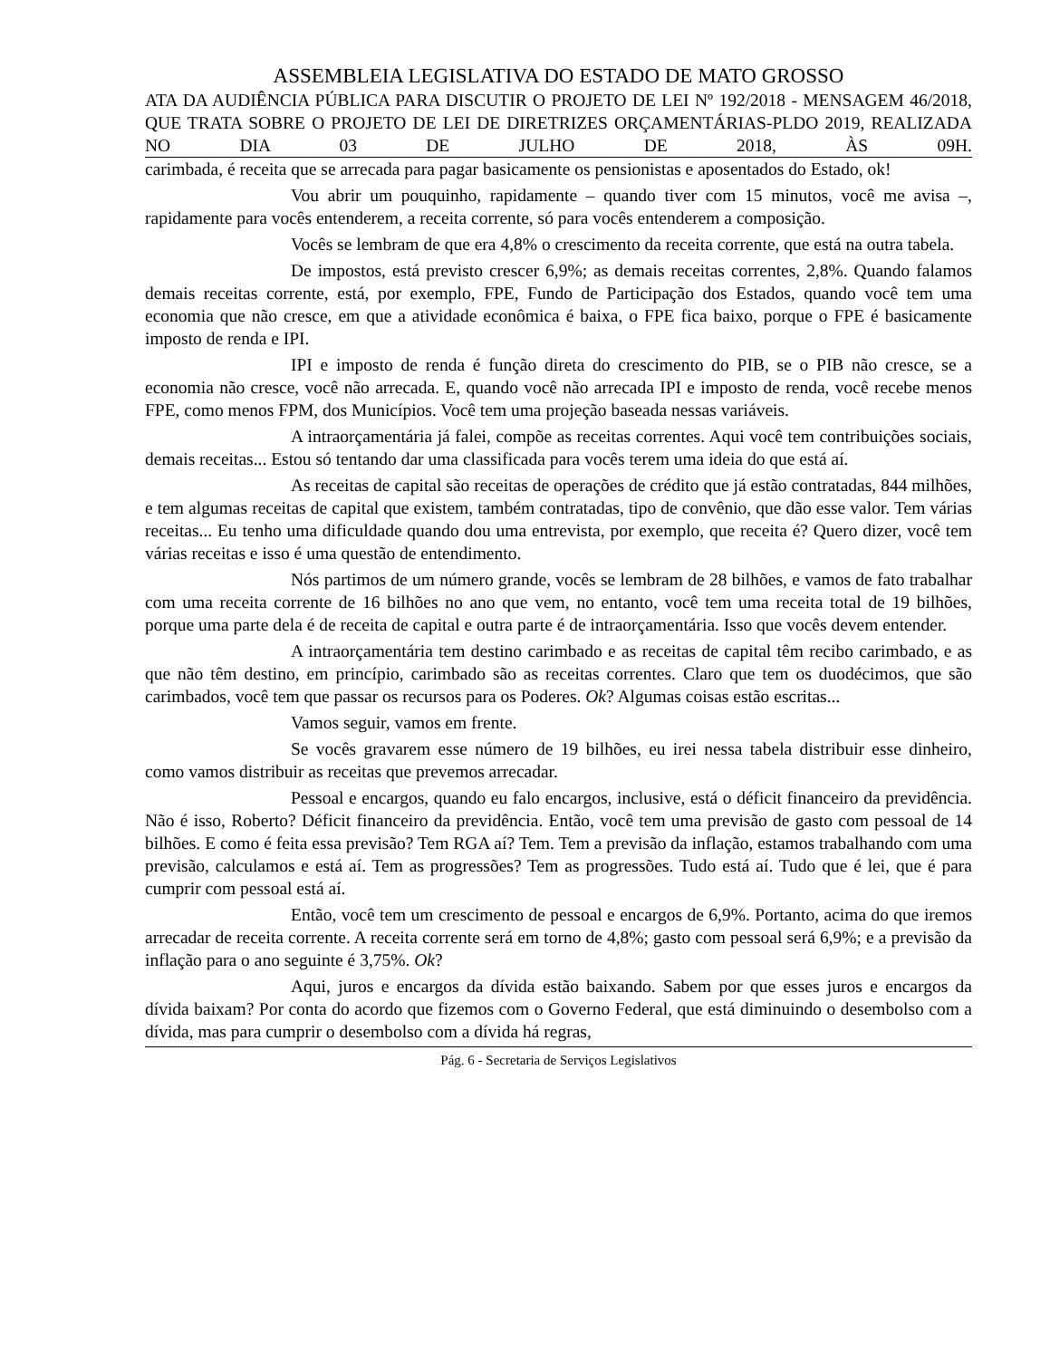ASSEMBLEIA LEGISLATIVA DO ESTADO DE MATO GROSSO
ATA DA AUDIÊNCIA PÚBLICA PARA DISCUTIR O PROJETO DE LEI Nº 192/2018 - MENSAGEM 46/2018, QUE TRATA SOBRE O PROJETO DE LEI DE DIRETRIZES ORÇAMENTÁRIAS-PLDO 2019, REALIZADA NO DIA 03 DE JULHO DE 2018, ÀS 09H.
carimbada, é receita que se arrecada para pagar basicamente os pensionistas e aposentados do Estado, ok!
Vou abrir um pouquinho, rapidamente – quando tiver com 15 minutos, você me avisa –, rapidamente para vocês entenderem, a receita corrente, só para vocês entenderem a composição.
Vocês se lembram de que era 4,8% o crescimento da receita corrente, que está na outra tabela.
De impostos, está previsto crescer 6,9%; as demais receitas correntes, 2,8%. Quando falamos demais receitas corrente, está, por exemplo, FPE, Fundo de Participação dos Estados, quando você tem uma economia que não cresce, em que a atividade econômica é baixa, o FPE fica baixo, porque o FPE é basicamente imposto de renda e IPI.
IPI e imposto de renda é função direta do crescimento do PIB, se o PIB não cresce, se a economia não cresce, você não arrecada. E, quando você não arrecada IPI e imposto de renda, você recebe menos FPE, como menos FPM, dos Municípios. Você tem uma projeção baseada nessas variáveis.
A intraorçamentária já falei, compõe as receitas correntes. Aqui você tem contribuições sociais, demais receitas... Estou só tentando dar uma classificada para vocês terem uma ideia do que está aí.
As receitas de capital são receitas de operações de crédito que já estão contratadas, 844 milhões, e tem algumas receitas de capital que existem, também contratadas, tipo de convênio, que dão esse valor. Tem várias receitas... Eu tenho uma dificuldade quando dou uma entrevista, por exemplo, que receita é? Quero dizer, você tem várias receitas e isso é uma questão de entendimento.
Nós partimos de um número grande, vocês se lembram de 28 bilhões, e vamos de fato trabalhar com uma receita corrente de 16 bilhões no ano que vem, no entanto, você tem uma receita total de 19 bilhões, porque uma parte dela é de receita de capital e outra parte é de intraorçamentária. Isso que vocês devem entender.
A intraorçamentária tem destino carimbado e as receitas de capital têm recibo carimbado, e as que não têm destino, em princípio, carimbado são as receitas correntes. Claro que tem os duodécimos, que são carimbados, você tem que passar os recursos para os Poderes. Ok? Algumas coisas estão escritas...
Vamos seguir, vamos em frente.
Se vocês gravarem esse número de 19 bilhões, eu irei nessa tabela distribuir esse dinheiro, como vamos distribuir as receitas que prevemos arrecadar.
Pessoal e encargos, quando eu falo encargos, inclusive, está o déficit financeiro da previdência. Não é isso, Roberto? Déficit financeiro da previdência. Então, você tem uma previsão de gasto com pessoal de 14 bilhões. E como é feita essa previsão? Tem RGA aí? Tem. Tem a previsão da inflação, estamos trabalhando com uma previsão, calculamos e está aí. Tem as progressões? Tem as progressões. Tudo está aí. Tudo que é lei, que é para cumprir com pessoal está aí.
Então, você tem um crescimento de pessoal e encargos de 6,9%. Portanto, acima do que iremos arrecadar de receita corrente. A receita corrente será em torno de 4,8%; gasto com pessoal será 6,9%; e a previsão da inflação para o ano seguinte é 3,75%. Ok?
Aqui, juros e encargos da dívida estão baixando. Sabem por que esses juros e encargos da dívida baixam? Por conta do acordo que fizemos com o Governo Federal, que está diminuindo o desembolso com a dívida, mas para cumprir o desembolso com a dívida há regras,
Pág. 6 - Secretaria de Serviços Legislativos